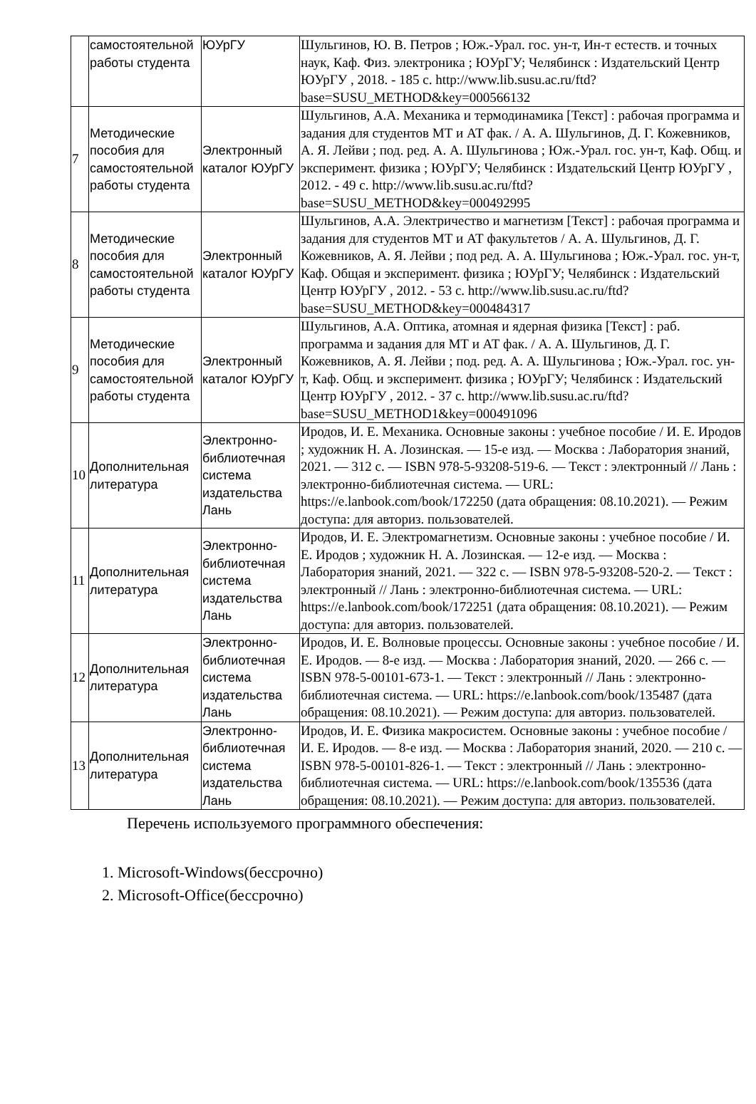| | самостоятельной работы студента | ЮУрГУ | Шульгинов, Ю. В. Петров ; Юж.-Урал. гос. ун-т, Ин-т естеств. и точных наук, Каф. Физ. электроника ; ЮУрГУ; Челябинск : Издательский Центр ЮУрГУ , 2018. - 185 с. http://www.lib.susu.ac.ru/ftd?base=SUSU_METHOD&key=000566132 |
| 7 | Методические пособия для самостоятельной работы студента | Электронный каталог ЮУрГУ | Шульгинов, А.А. Механика и термодинамика [Текст] : рабочая программа и задания для студентов МТ и АТ фак. / А. А. Шульгинов, Д. Г. Кожевников, А. Я. Лейви ; под. ред. А. А. Шульгинова ; Юж.-Урал. гос. ун-т, Каф. Общ. и эксперимент. физика ; ЮУрГУ; Челябинск : Издательский Центр ЮУрГУ , 2012. - 49 с. http://www.lib.susu.ac.ru/ftd?base=SUSU_METHOD&key=000492995 |
| 8 | Методические пособия для самостоятельной работы студента | Электронный каталог ЮУрГУ | Шульгинов, А.А. Электричество и магнетизм [Текст] : рабочая программа и задания для студентов МТ и АТ факультетов / А. А. Шульгинов, Д. Г. Кожевников, А. Я. Лейви ; под ред. А. А. Шульгинова ; Юж.-Урал. гос. ун-т, Каф. Общая и эксперимент. физика ; ЮУрГУ; Челябинск : Издательский Центр ЮУрГУ , 2012. - 53 с. http://www.lib.susu.ac.ru/ftd?base=SUSU_METHOD&key=000484317 |
| 9 | Методические пособия для самостоятельной работы студента | Электронный каталог ЮУрГУ | Шульгинов, А.А. Оптика, атомная и ядерная физика [Текст] : раб. программа и задания для МТ и АТ фак. / А. А. Шульгинов, Д. Г. Кожевников, А. Я. Лейви ; под. ред. А. А. Шульгинова ; Юж.-Урал. гос. ун-т, Каф. Общ. и эксперимент. физика ; ЮУрГУ; Челябинск : Издательский Центр ЮУрГУ , 2012. - 37 с. http://www.lib.susu.ac.ru/ftd?base=SUSU_METHOD1&key=000491096 |
| 10 | Дополнительная литература | Электронно-библиотечная система издательства Лань | Иродов, И. Е. Механика. Основные законы : учебное пособие / И. Е. Иродов ; художник Н. А. Лозинская. — 15-е изд. — Москва : Лаборатория знаний, 2021. — 312 с. — ISBN 978-5-93208-519-6. — Текст : электронный // Лань : электронно-библиотечная система. — URL: https://e.lanbook.com/book/172250 (дата обращения: 08.10.2021). — Режим доступа: для авториз. пользователей. |
| 11 | Дополнительная литература | Электронно-библиотечная система издательства Лань | Иродов, И. Е. Электромагнетизм. Основные законы : учебное пособие / И. Е. Иродов ; художник Н. А. Лозинская. — 12-е изд. — Москва : Лаборатория знаний, 2021. — 322 с. — ISBN 978-5-93208-520-2. — Текст : электронный // Лань : электронно-библиотечная система. — URL: https://e.lanbook.com/book/172251 (дата обращения: 08.10.2021). — Режим доступа: для авториз. пользователей. |
| 12 | Дополнительная литература | Электронно-библиотечная система издательства Лань | Иродов, И. Е. Волновые процессы. Основные законы : учебное пособие / И. Е. Иродов. — 8-е изд. — Москва : Лаборатория знаний, 2020. — 266 с. — ISBN 978-5-00101-673-1. — Текст : электронный // Лань : электронно-библиотечная система. — URL: https://e.lanbook.com/book/135487 (дата обращения: 08.10.2021). — Режим доступа: для авториз. пользователей. |
| 13 | Дополнительная литература | Электронно-библиотечная система издательства Лань | Иродов, И. Е. Физика макросистем. Основные законы : учебное пособие / И. Е. Иродов. — 8-е изд. — Москва : Лаборатория знаний, 2020. — 210 с. — ISBN 978-5-00101-826-1. — Текст : электронный // Лань : электронно-библиотечная система. — URL: https://e.lanbook.com/book/135536 (дата обращения: 08.10.2021). — Режим доступа: для авториз. пользователей. |
Перечень используемого программного обеспечения:
1. Microsoft-Windows(бессрочно)
2. Microsoft-Office(бессрочно)